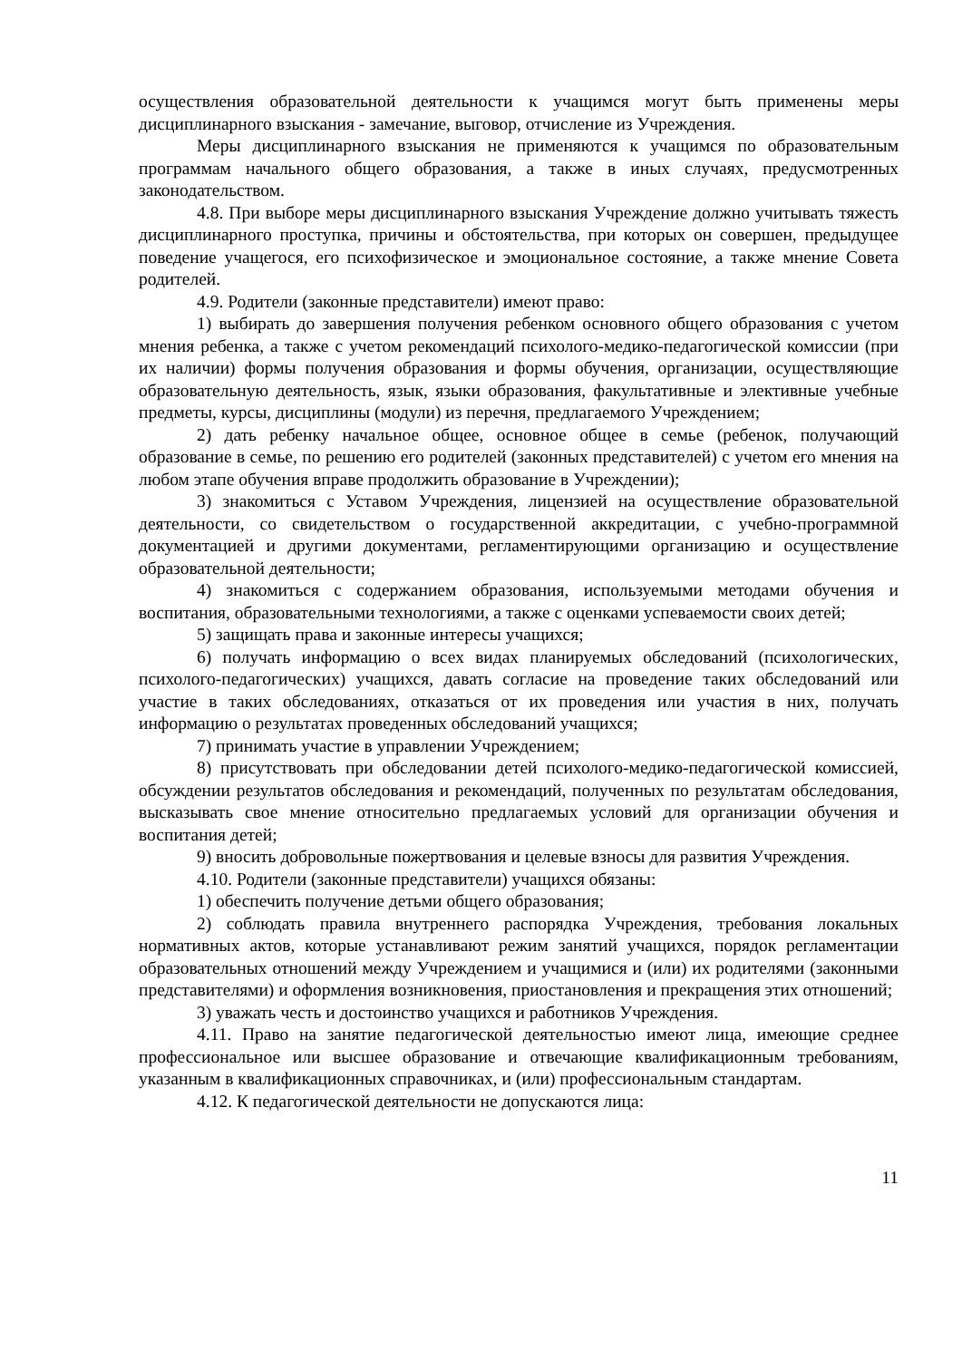осуществления образовательной деятельности к учащимся могут быть применены меры дисциплинарного взыскания - замечание, выговор, отчисление из Учреждения.
Меры дисциплинарного взыскания не применяются к учащимся по образовательным программам начального общего образования, а также в иных случаях, предусмотренных законодательством.
4.8. При выборе меры дисциплинарного взыскания Учреждение должно учитывать тяжесть дисциплинарного проступка, причины и обстоятельства, при которых он совершен, предыдущее поведение учащегося, его психофизическое и эмоциональное состояние, а также мнение Совета родителей.
4.9. Родители (законные представители) имеют право:
1) выбирать до завершения получения ребенком основного общего образования с учетом мнения ребенка, а также с учетом рекомендаций психолого-медико-педагогической комиссии (при их наличии) формы получения образования и формы обучения, организации, осуществляющие образовательную деятельность, язык, языки образования, факультативные и элективные учебные предметы, курсы, дисциплины (модули) из перечня, предлагаемого Учреждением;
2) дать ребенку начальное общее, основное общее в семье (ребенок, получающий образование в семье, по решению его родителей (законных представителей) с учетом его мнения на любом этапе обучения вправе продолжить образование в Учреждении);
3) знакомиться с Уставом Учреждения, лицензией на осуществление образовательной деятельности, со свидетельством о государственной аккредитации, с учебно-программной документацией и другими документами, регламентирующими организацию и осуществление образовательной деятельности;
4) знакомиться с содержанием образования, используемыми методами обучения и воспитания, образовательными технологиями, а также с оценками успеваемости своих детей;
5) защищать права и законные интересы учащихся;
6) получать информацию о всех видах планируемых обследований (психологических, психолого-педагогических) учащихся, давать согласие на проведение таких обследований или участие в таких обследованиях, отказаться от их проведения или участия в них, получать информацию о результатах проведенных обследований учащихся;
7) принимать участие в управлении Учреждением;
8) присутствовать при обследовании детей психолого-медико-педагогической комиссией, обсуждении результатов обследования и рекомендаций, полученных по результатам обследования, высказывать свое мнение относительно предлагаемых условий для организации обучения и воспитания детей;
9) вносить добровольные пожертвования и целевые взносы для развития Учреждения.
4.10. Родители (законные представители) учащихся обязаны:
1) обеспечить получение детьми общего образования;
2) соблюдать правила внутреннего распорядка Учреждения, требования локальных нормативных актов, которые устанавливают режим занятий учащихся, порядок регламентации образовательных отношений между Учреждением и учащимися и (или) их родителями (законными представителями) и оформления возникновения, приостановления и прекращения этих отношений;
3) уважать честь и достоинство учащихся и работников Учреждения.
4.11. Право на занятие педагогической деятельностью имеют лица, имеющие среднее профессиональное или высшее образование и отвечающие квалификационным требованиям, указанным в квалификационных справочниках, и (или) профессиональным стандартам.
4.12. К педагогической деятельности не допускаются лица:
11